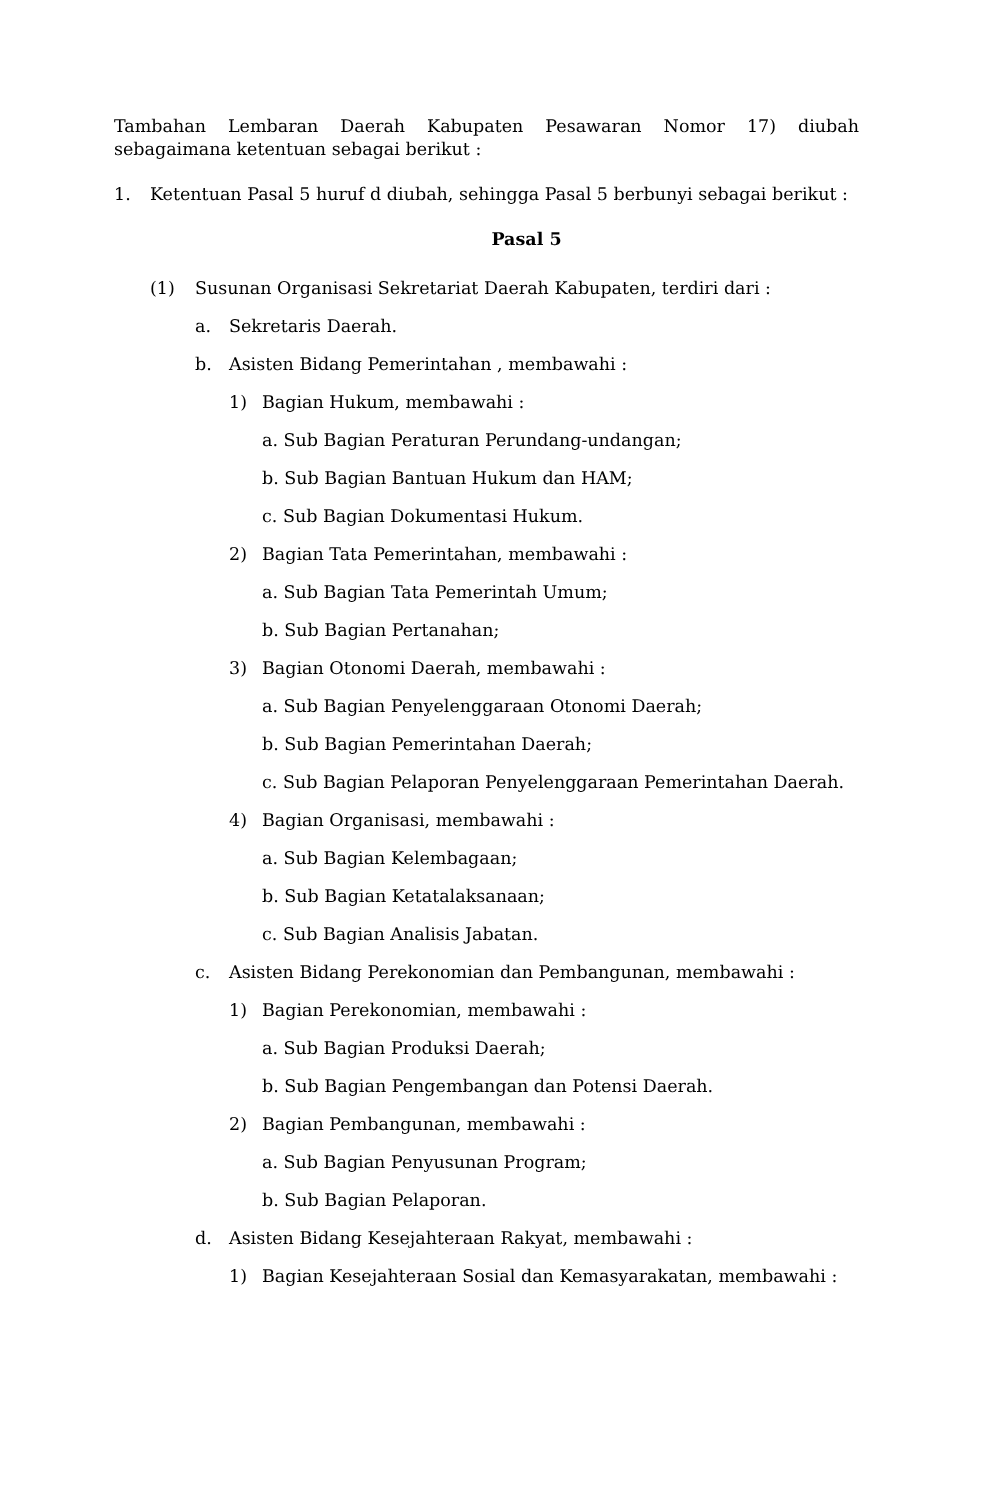Tambahan Lembaran Daerah Kabupaten Pesawaran Nomor 17) diubah sebagaimana ketentuan sebagai berikut :
1. Ketentuan Pasal 5 huruf d diubah, sehingga Pasal 5 berbunyi sebagai berikut :
Pasal 5
(1) Susunan Organisasi Sekretariat Daerah Kabupaten, terdiri dari :
a. Sekretaris Daerah.
b. Asisten Bidang Pemerintahan , membawahi :
1) Bagian Hukum, membawahi :
a. Sub Bagian Peraturan Perundang-undangan;
b. Sub Bagian Bantuan Hukum dan HAM;
c. Sub Bagian Dokumentasi Hukum.
2) Bagian Tata Pemerintahan, membawahi :
a. Sub Bagian Tata Pemerintah Umum;
b. Sub Bagian Pertanahan;
3) Bagian Otonomi Daerah, membawahi :
a. Sub Bagian Penyelenggaraan Otonomi Daerah;
b. Sub Bagian Pemerintahan Daerah;
c. Sub Bagian Pelaporan Penyelenggaraan Pemerintahan Daerah.
4) Bagian Organisasi, membawahi :
a. Sub Bagian Kelembagaan;
b. Sub Bagian Ketatalaksanaan;
c. Sub Bagian Analisis Jabatan.
c. Asisten Bidang Perekonomian dan Pembangunan, membawahi :
1) Bagian Perekonomian, membawahi :
a. Sub Bagian Produksi Daerah;
b. Sub Bagian Pengembangan dan Potensi Daerah.
2) Bagian Pembangunan, membawahi :
a. Sub Bagian Penyusunan Program;
b. Sub Bagian Pelaporan.
d. Asisten Bidang Kesejahteraan Rakyat, membawahi :
1) Bagian Kesejahteraan Sosial dan Kemasyarakatan, membawahi :